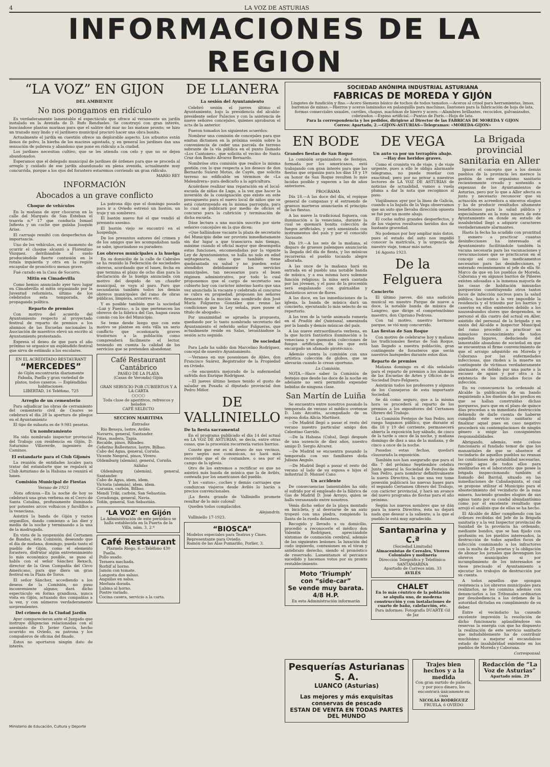4 LA VOZ DE ASTURIAS
INFORMACIONES DE LA REGION
“LA VOZ” EN GIJON
DEL AMBIENTE
No nos pongamos en ridículo
Es verdaderamente lamentable el espectáculo que ofrece al veraneante un jardín instalado en la Avenida de D. Rufo Rendueles. Se construyó con gran interés, buscándose plantas marinas para que el salitre del mar no las matase pronto; se hizo un trazado muy lindo y el jardinero municipal procuró hacer una obra bonita.
Actualmente el jardín en cuestión ofrece un deplorable aspecto. Los arbustos están llenos de polvo, la hierba de los macizos agostada, y, en general los jardines dan una sensación de pobreza y abandono que pone en ridículo a la ciudad.
Los jardines necesitan cultivo, que se les atienda con celo y que no se dejen abandonados.
Esperamos que el delegado municipal de jardines dé órdenes para que se proceda al arreglo y cuidado de ese jardín abandonado en plena avenida, actualmente muy concurrida, porque a los ojos del forastero estaremos corriendo un gran ridículo.
MARIO REY
INFORMACIÓN
Abocados a un grave conflicto
Choque de vehículos
En la mañana de ayer chocaron en la calle del Marqués de San Esteban el tranvía n.º 17 que conducía Ismael Infiesta y un coche que guiaba Joaquín Arias.
El carruaje resultó con desperfectos de importancia.
Uno de los vehículos, en el momento de ocurrir el choque alcanzó a Florentino Vázquez, derribándole al suelo produciéndole fuerte contusión en la rotula izquierda y otra en la región escapular de pronóstico menos grave.
Fué curado en la Casa de Socorro.
Mitin en Cimadevilla
Como hemos anunciado ayer tuvo lugar en Cimadevilla el mitin organizado por la Juventud reformista, último de los celebrados esta temporada, de propaganda política.
Reparto de premios
Con motivo del acuerdo del Ayuntamiento respecto al proyectado festival de reparto de premios a los alumnos de las Escuelas nacionales la Asociación de maestros elevó un escrito al Ayuntamiento protestando.
Expresa el deseo de que para el año próximo se organice un espléndido festival que sirva de estímulo a los escolares.
EN EL ACREDITADO RESTAURANT
“MERCEDES”
de Gijón encontrarán diariamente Fabada, Paella y gran variedad de platos, todos caseros. — Espléndidas habitaciones.
LIBERTAD, 16 Teléfono, 725
Arreglo de un cementerio
Para adjudicar las obras de cerramiento del cementerio civil de Ceares se celebrará el día 28 la apertura de pliegos en el Ayuntamiento
El tipo de subasta es de 9.981 pesetas.
Un nombramiento
Ha sido nombrado inspector provincial del Trabajo con residencia en Gijón, D. Saturnino Villaverde, ingeniero de Caminos.
El estandarte para el Club Gijonés
La reunión de entidades locales para tratar del estandarte que se regalará al Club Asturiano de la Habana se reunirá el lunes.
Comisión Municipal de Fiestas
Verano de 1923
Nota oficiosa.—En la noche de hoy se celebrará una gran verbena en el Cerro de Santa Catalina, profusamente iluminado por potentes arcos voltaicos y farolillos a la veneciana.
Asistirá la banda de Gijón y varios organillos, dando comienzo a las diez y media de la noche y terminando a la una de la madrugada.
En vista de la suspensión del Certamen de Bandas, ésta Comisión, deseando que el día de mañana, domingo, pueda tanto el pueblo de Gijón, como el elemento forastero, disfrutar algún entretenimiento lo más económico posible, se puso al habla con el señor Sánchez Rexach, director de la Gran Compañía del Circo Americano, para que diera un gran festival en la Plaza de Toros.
El señor Sánchez, accediendo a los deseos de la Comisión, no puso inconveniente alguno; dará dicho espectáculo en forma grandiosa, nunca vista en Gijón, actuando dos compañías a la vez, y con números verdaderamente sorprendentes.
Del crimen de la Ciudad Jardín
Ayer comparecieron ante el Juzgado que instruye diligencias relacionadas con el asesinato de D. Javier García, hecho ocurrido en Oviedo, su patrona y los compañeros de oficina del finado.
Estos no aportaron ningún dato de interés.
La patrona dijo que el domingo pasado para ir a Oviedo estrenó un bastón, un traje y un sombrero.
El bastón nuevo fué el que vendió el presunto asesino.
El bastón viejo se encontró en el hospedaje.
De los presuntos autores del crimen y de los amigos que les acompañaban nada se sabe, ignorándose su paradero.
Los obreros municipales a la huelga
En su domicilio de la calle de Cabrales se ha reunido la Federación de sociedades obreras, acordando que el lunes, fecha en que termina el plazo de ocho días para la declaración de la huelga anunciada con motivo del despido de un chaufer municipal, se vaya al paro. Paro que secundarán también todos los demás obreros municipales del ramo de obras públicas, limpieza, arrastres etc.
Y es posible también que la sociedad «Luz y Fuerza», a la que pertenecen los obreros de la fábrica del Gas, hagan causa común con los del Municipio.
Se teme desde luego que con este motivo se plantee en esta villa un serio conflicto que ocasionaría graves trastornos a la población como comprenderá fácilmente el lector, teniendo en cuenta la calidad de los servicios que se pretenden abandonar.
Café Restaurant Cantábrico
PASEO DE LA PLAYA
(Casas de Veronda) Gijón
GRAN SERVICIO POR CUBIERTOS Y A LA CARTA
○○○○
Toda clase de aperitivos, refrescos y helados
CAFÉ SELECTO
SECCION MARITIMA
Entradas
Rio Besaya, lastre, Avilés.
Navarra, general, Santander.
Pitas, madera, Tapia.
Recalde, pinos, Ribadeo.
Ceferino Ballesteros, lastre, Bilbao.
Cabo del Agua, general, Coruña.
Vicente Nespral, pinos, Vivero.
Oldemburg (alemán), general, Coruña.
Sálidas
Oldemburg (alemán), general, Santander.
Cabo de Agua, idem, idem.
Victoria (alemán), idem, idem.
Caranza, carbón, Bilbao.
Mendi Triki, carbón, San Sebastián.
Covadonga, general, Navia.
Toñín, general, San Sebastián.
‘LA VOZ’ en Gijón
La Administración de este periódico se halla establecida en la Puerta de la Villa, núm. 3, 2.º
Café Restaurant
Plazuela Riego, 6.—Teléfono 430
Paella.
Pollo asado.
Ternera mechada.
Rorbif al horno.
Jamón con tomate.
Langosta dos salsas.
Anguilas en salsa.
Merluza dorada.
Lubina al horno.
Postre variado.
Cocina casera, servicio a la carta.
DE LLANERA
La sesión del Ayuntamiento
Celebró sesión el jueves último el Ayuntamiento, bajo la presidencia del alcalde-presidente señor Palacios y con la asistencia de nueve señores concejales, quienes aprobaron el acta de la anterior.
Fueron tomados los siguientes acuerdos:
Nombrar una comisión de concejales para que emitan dictamen en la próxima sesión sobre la conveniencia de ceder una parcela de terreno sobrante de la vía pública en el punto llamado «Los Cantones», que solicita el vecino de Santa Cruz don Benito Alvarez Bernardo.
Nombróse otra comisión que realice la misma gestión con lo que respecta a los deseos de don Bernardo Suárez Motas, de Cayés, que solicita terreno no edificable en términos de «La Melendrera» para dedicarlo a la agricultura.
Acuérdase realizar una reparación en el local-escuela de niñas de Lugo, a la vez que hacer la inversión de la consignación que existe en este presupuesto para el nuevo local de niños que se está construyendo en la misma parroquia, para lo cual se publicará por medio de oficios el concurso para la cubrición y terminación de dicha escuela.
Dáse lectura a una moción suscrita por siete señores concejales en la que dicen:
«Que hallándose vacante la plaza de secretario del Municipio debe ser provista inmediatamente sin dar lugar a que transcurra más tiempo, máxime cuando el oficial mayor que desempeña estas funciones, encomendadas por la vigente Ley de Ayuntamientos, se halla no solo en edad septagenaria, sino que también tiene quebrantada su salud y no pueden estar atendidos debidamente los servicios municipales, tan necesarios para el buen régimen administrativo, por todo lo cual proponemos que el cargo de secretario sea cubierto hoy con carácter interino hasta que una vez anunciada la vacante y celebrado el concurso se cubra en propiedad; proponen los señores firmantes de la moción sea nombrado don José María Folgueras González que reune las condiciones que la Ley señala, pues posee el título de abogado».
Por unanimidad se aprueba la propuesta, quedando por lo tanto nombrado secretario del Ayuntamiento el referido señor Folgueras, que actualmente reside en Salas, levantándose la sesión acto seguido.
De sociedad
Para Lada ha salido don Marcelino Rodríguez, concejal de nuestro Ayuntamiento.
—Veranea en sus posesiones de Ables, don Francisco Suárez, Registrador de la Propiedad en Oviedo.
—Se encuentra mejorado de la enfermedad sufrida don Enrique Rodríguez.
—El jueves último hemos tenido el gusto de saludar en Posada al diputado provincial don Pedro Miñor.
DE VALLINIELLO
De la fiesta sacramental
En el programa publicado el día 14 del actual en LA VOZ DE ASTURIAS, se decía, entre otras cosas, que la procesión recorrería varios barrios.
Conste que ese es el deseo de sus vecinos, pero según nos comunican, no hará más recorrido que el de costumbre, o sea por el campo de la iglesia.
Otro de los extremos a rectificar es que no asistirá más banda de música que la de Avilés, costeada por los americanos del pueblo.
Y los «autos», coches y demás carruajes que conduzcan viajeros desde Avilés lo harán a precios convencionales.
¡La fiesta grande de Valliniello promete resultar de lo más colosal!
Queden todos complacidos.
Alejandrín.
Valliniello 17-1923.
“BIOSCA”
Modelos especiales para Teatros y Cines.
Representante para Oviedo.
Ramón de las Alas Pumariño, Porlier, 3.
SOCIEDAD ANÓNIMA INDUSTRIAL ASTURIANA
FABRICAS DE MOREDA Y GIJÓN
Lingotes de fundición y fino.—Acero Siemens básico de tochos de todos tamaños.—Aceros al crisol para herramientas, limas, barrenas de minas.—Hierros y aceros laminados en palanquilla para machinas, llantones para la fabricación de hoja de lata, formas comerciales usuales, carriles, chapas, machinas de hierro y acero.—Alambres brillantes, recocidos, galvanizados, cobrizados.—Espino artificial.—Puntas de París.—Hoja de lata.
Para la correspondencia y los pedidos, dirigirse al Director de las FABRICAS DE MOREDA Y GIJON
Correo: Apartado, 2.—GIJON-ASTURIAS—Telegramas: «MOREDA-GIJON»
EN BODE
Grandes fiestas de San Roque
La comisión organizadora de festejos, formada por los americanos, está trabajando con gran interés para que las fiestas que organiza para los días 18 y 19 en honor de San Roque resulten lo más lucidas posible y superen a las de años anteriores.
PROGRAMA
Día 18.—A las doce del día, el repique general de campanas y el estruendo de gruesos morteros anunciarán el principio de las fiestas.
A las nueve la tradicional foguera, con iluminación a la veneciana, durante la cual se quemará bonita colección de fuegos artificiales, y será amenizada con instrumentos del país y por el conocido Sarasate.
Día 19.—A las seis de la mañana, el disparo de gruesos palenques anunciarán la llegada del día de fiesta, y las músicas recorrerán el pueblo tocando alegre alborada.
A las once de la mañana hará su entrada en el pueblo una notable banda de música, y a esa misma hora solemne función religiosa; la misa será cantada por las jóvenes, y el paso de la procesión será engalanado con guirnaldas y fantásticos arcos de flores.
A las doce, en las inmediaciones de la iglesia, la banda de música dará un concierto, ejecutando lo más selecto de su repertorio.
A las tres de la tarde animada romería en el Pradón del Quintanal, amenizada por la banda y demás músicas del país.
A las nueve extraordinaria verbena, en la que lucirá fantástica iluminación a la veneciana y se quemarán colecciones de fuegos artificiales, de los que está encargado un afamado pirotécnico.
Además cuenta la comisión con una artística colección de globos, que se elevarán cuando lo crean oportuno.
La Comisión.
NOTA.—Hace saber la Comisión de festejos que desde las doce de la noche en adelante no será permitido expender bebidas de ninguna clase.
San Martín de Luiña
Se encuentra entre nosotros pasando la temporada de verano el médico ovetense D. Luis Azcoitia, acompañado de su esposa doña Alicia Martínez.
—De Madrid llegó a pasar el resto del verano nuestro particular amigo don Celestino Garrido.
—De la Habana (Cuba), llegó después de una ausencia de diez años, nuestro amigo D. Sergio Alvarez.
—De Madrid se encuentra pasando la temporada con sus familiares doña Juliana Angulo.
—De Madrid llegó a pasar el resto del verano al lado de su esposa e hijos el industrial D. Manuel Cano.
Un accidente
De consecuencias lamentables ha sido el sufrido por el empleado de la fábrica de Gas de Madrid D. José Arroyo, quien se halla veraneando entre nosotros.
Venía dicho señor de la playa montado en bicicleta, y al desviarse de un auto tropezó con una piedra, rompiendo la llanta de la rueda delantera.
Recogido y llevado a su domicilio, procedió a reconocerle el médico don Valentín Rodríguez, apreciándole síntomas de conmoción cerebral, además de las siguientes lesiones: la luxación del codo izquierdo, contusiones en el tórax y antebrazo derecho, siendo el pronóstico de reservado. Lamentamos el percance sucedido y hacemos votos por su pronto restablecimiento.
Moto ‘Triumph’
con “side-car”
Se vende muy barata. 4/8 H.P.
En esta Administración informarán
DE VEGA
Un auto va por un terraplén abajo.—Hay dos heridos graves.
Como el cronista va de viaje, y de viaje urgente, pues a ello le obliga alarmante telegrama, no puede reseñar con exactitud; pero por no privar a nuestros lectores de LA VOZ DE ASTURIAS de noticias de actualidad, vamos a vuela pluma a dar la nota que recogimos al paso.
Viajábamos ayer por la línea de Galicia, cuando a la bajada de la Vega observamos que un auto que llevaba dirección opuesta se fué por un monte abajo.
El coche sufrió grandes desperfectos, y de los viajeros resultaron heridos dos de bastante gravedad.
No podemos por hoy ampliar más datos, pues el estado del auto nos impidió conocer la matrícula, y la urgencia de nuestro viaje, tomar más notas.
16 Agosto 1923.
De la Felguera
Concierto
El último jueves, dió una audición musical en nuestro Parque de nueve a doce, la notable banda de música de Langreo, que dirige el competentísimo maestro, don Cipriano Pedrosa.
Con tal motivo, nuestro hermoso parque, se vió muy concurrido.
Las fiestas de San Roque
Con motivo de celebrarse hoy y mañana las tradicionales fiestas de San Roque, han llegado a nuestra población, gran contingente de forasteros que serán nuestros huéspedes durante estos días.
Reparto de premios
Mañana domingo es el día señalado para el reparto de premios a los alumnos de las Escuelas de Artes y Oficios de la Sociedad Duro-Felguera.
Asistirán todos los profesores y algunos de los Consejeros de esta importante Sociedad.
Se dá como seguro, que a la misma hora se procederá al reparto de los premios a los expositores del Certamen Obrero del Trabajo.
La Comisión Festejos de San Pedro, nos ruega hagamos público, que durante el día 18 y 19 del corriente, permanecerá abierta la exposición hoy sábado, de cinco de la tarde a once de la noche, y mañana domingo de diez a una de la mañana, y de cinco a once de la noche.
Pasadas estas fechas, quedará clausurada la exposición.
También nos han asegurado que para el día 7 del próximo Septiembre celebra Junta general la Sociedad de Festejos de San Pedro, para nombrar definitivamente la nueva Directiva, la que una vez tome posesión publicará las nuevas bases para el segundo Certamen Obrero del Trabajo, con carácter provincial, y hará un avance del nuevo programa de fiestas para el año próximo.
Según los nuevos nombres que se dán para la nueva Directiva, ésta no dejará nada que desear a la saliente; a la que el pueblo le está muy agradecido.
Santamarina y C.ª
(Sociedad Limitada)
Almacenistas de Cereales, Víveres Coloniales y molinería
Dirección Telegráfica y Telefónica: SANTAMARINA
Apartado de Correos núm. 33
AVILÉS
CHALET
En lo más céntrico de la población se alquila uno, de moderna construcción y con instalaciones de cuarto de baño, calefacción, etc.
Para informes: Fotografía DUARTE Gil de Jaz
La Brigada provincial sanitaria en Aller
Ignoro el concepto que a los demás pueblos de la provincia les merece la gestión de este organismo sanitario recientemente creado y sostenido a expensas de los Ayuntamientos de Asturias, pero por lo que a Aller afecta es justo y necesario reconocer que su actuación es acreedora a sinceros elogios y ha de producir resultados altamente beneficiosos para la salud pública y especialmente en la zona minera de este Ayuntamiento en donde su estado de insalubridad llegó a adquirir caracteres verdaderamente alarmantes.
Hasta la fecha ha acudido con prontitud y esmero a practicar cuantas desinfecciones ha interesado el Ayuntamiento facilitándole también la vacuna necesaria para las vacunaciones y revacunaciones que se practicaron en el concejo así como los medicamentos necesarios para las desinfecciones, y enterado recientemente el jefe de ella Sr. Marco de que en los pueblos de Moreda, Caborana y en algunos barrios de Piñeres existen adosadas a la inmensa mayoría de las casas de habitación inmundas porquerizas constituyendo otros tantos focos de infección nocivos para la salud pública, haciendo a la vez imposible la residencia y el tránsito por los barrios y caseríos en ellos existentes debido a los nauseabundos olores que desprenden, se personó el día cuatro del actual en Aller, asistido del personal de la brigada y en unión del Alcalde e Inspector Municipal del ramo procedió a practicar un minucioso reconocimiento de todos aquellos lugares, deduciendo del lamentable abandono de sociedad en que se encuentran el firme convencimiento de que el arraigo adquirido en Moreda y Caborana por las enfermedades infecciosas, que rinden a la muerte un contingente de víctimas verdaderamente alarmante, es debido por una parte a la escasez de aguas y por otra a la existencia de los indicados focos de infección.
En su consecuencia ha ordenado al Alcalde la publicación de un bando requiriendo a los dueños de los predios en que se hallan construídas dichas porqueras, para que en el plazo de quince días procedan a su inmediata destrucción debiendo de darle cuenta de haberse cumplido este servicio sanitario al finalizar aquel pues en caso negativo procederá sin contemplaciones de ningún género a exigir las consiguientes responsabilidades.
Abrigando, además, este celoso funcionario el fundado temor de que los manantiales de que se abastece el vecindario de aquellos pueblos no reunan las condiciones de potabilidad necesarias, recogió agua de todos ellos para analizarlas en el laboratorio que posee la brigada inspeccionando también el llamado del Barrial, situado en las inmediaciones de Cabañaquinta, el cual se propone utilizar el Municipio para el abastecimiento del vecindario de la zona minera, haciendo grandes elogios de sus aguas tanto por su caudal abundantísimo como por el excelente resultado que arrojó el análisis que de ellas se ha hecho.
El Alcalde de Aller cumpliendo con las órdenes recibidas del Jefe de la Brigada sanitaria y a la vez Inspector provincial de Sanidad de la provincia ha ordenado, mediante bandos, que se han fijado con profusión en los pueblos interesados, la destrucción de todos aquellos focos de infección conminando a los infractores con la multa de 25 pesetas y la obligación de abonar los jornales que devenguen los obreros municipales si por incumplimiento de los interesados se viese precisado el Ayuntamiento a ejecutar los trabajos de destrucción por su cuenta.
A todos aquellos que opongan resistencia a los obreros municipales para realizarlos, se les conmina además con denunciarlos a los Tribunales ordinarios por desobediencia a las órdenes de la autoridad dictadas en cumplimiento de su deber.
Entre el vecindario ha causado excelente impresión la resolución de dicho funcionario aplaudiéndose sin reservas la energía con que ha dispuesto la realización de este servicio sanitario que indudablemente ha de contribuir muchísimo a mejorar el escandaloso estado de insalubridad existente en los pueblos de Moreda y Caborana.
Corresponsal.
Pesquerías Asturianas S. A.
LUANCO (Asturias)
Las mejores y más exquisitas conservas de pescado
ESTAN DE VENTA EN TODAS PARTES DEL MUNDO
Trajes bien hechos y a la medida
Con gran surtido de pañería, y por poco dinero, los encontrará únicamente en casa
NICOLÁS RODRÍGUEZ FRUELA, 6 OVIEDO
Redacción de “La Voz de Asturias”
Apartado núm. 29
Ministerio de Educación, Cultura y Deporte